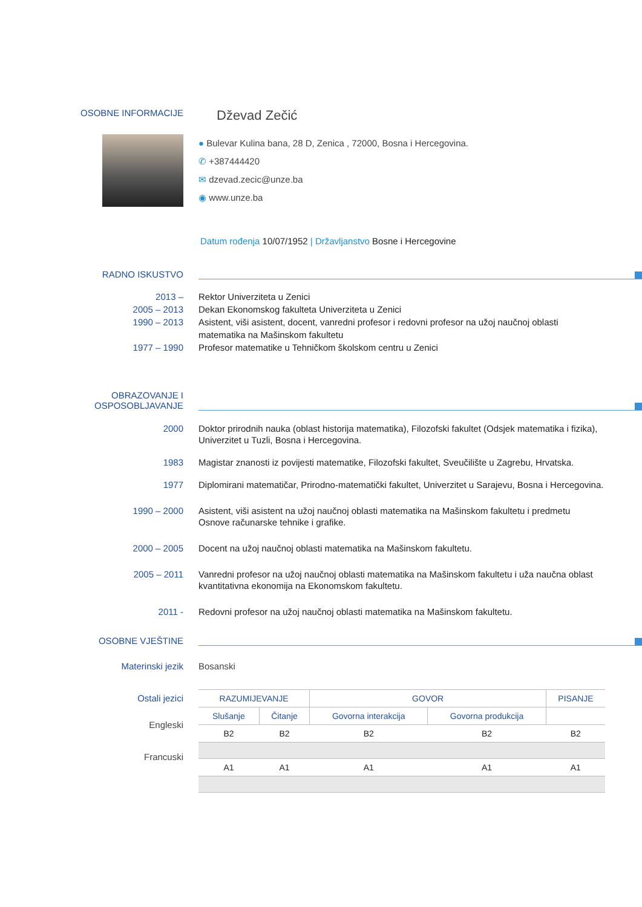OSOBNE INFORMACIJE
Dževad Zečić
● Bulevar Kulina bana, 28 D, Zenica , 72000, Bosna i Hercegovina.
✆ +387444420
✉ dzevad.zecic@unze.ba
◉ www.unze.ba
Datum rođenja 10/07/1952 | Državljanstvo Bosne i Hercegovine
RADNO ISKUSTVO
2013 – Rektor Univerziteta u Zenici
2005 – 2013 Dekan Ekonomskog fakulteta Univerziteta u Zenici
1990 – 2013 Asistent, viši asistent, docent, vanredni profesor i redovni profesor na užoj naučnoj oblasti matematika na Mašinskom fakultetu
1977 – 1990 Profesor matematike u Tehničkom školskom centru u Zenici
OBRAZOVANJE I
OSPOSOBLJAVANJE
2000 Doktor prirodnih nauka (oblast historija matematika), Filozofski fakultet (Odsjek matematika i fizika), Univerzitet u Tuzli, Bosna i Hercegovina.
1983 Magistar znanosti iz povijesti matematike, Filozofski fakultet, Sveučilište u Zagrebu, Hrvatska.
1977 Diplomirani matematičar, Prirodno-matematički fakultet, Univerzitet u Sarajevu, Bosna i Hercegovina.
1990 – 2000 Asistent, viši asistent na užoj naučnoj oblasti matematika na Mašinskom fakultetu i predmetu Osnove računarske tehnike i grafike.
2000 – 2005 Docent na užoj naučnoj oblasti matematika na Mašinskom fakultetu.
2005 – 2011 Vanredni profesor na užoj naučnoj oblasti matematika na Mašinskom fakultetu i uža naučna oblast kvantitativna ekonomija na Ekonomskom fakultetu.
2011 - Redovni profesor na užoj naučnoj oblasti matematika na Mašinskom fakultetu.
OSOBNE VJEŠTINE
Materinski jezik Bosanski
Ostali jezici
| RAZUMIJEVANJE | | GOVOR | | PISANJE |
| --- | --- | --- | --- | --- |
| Slušanje | Čitanje | Govorna interakcija | Govorna produkcija | |
| B2 | B2 | B2 | B2 | B2 |
| A1 | A1 | A1 | A1 | A1 |
Engleski
Francuski